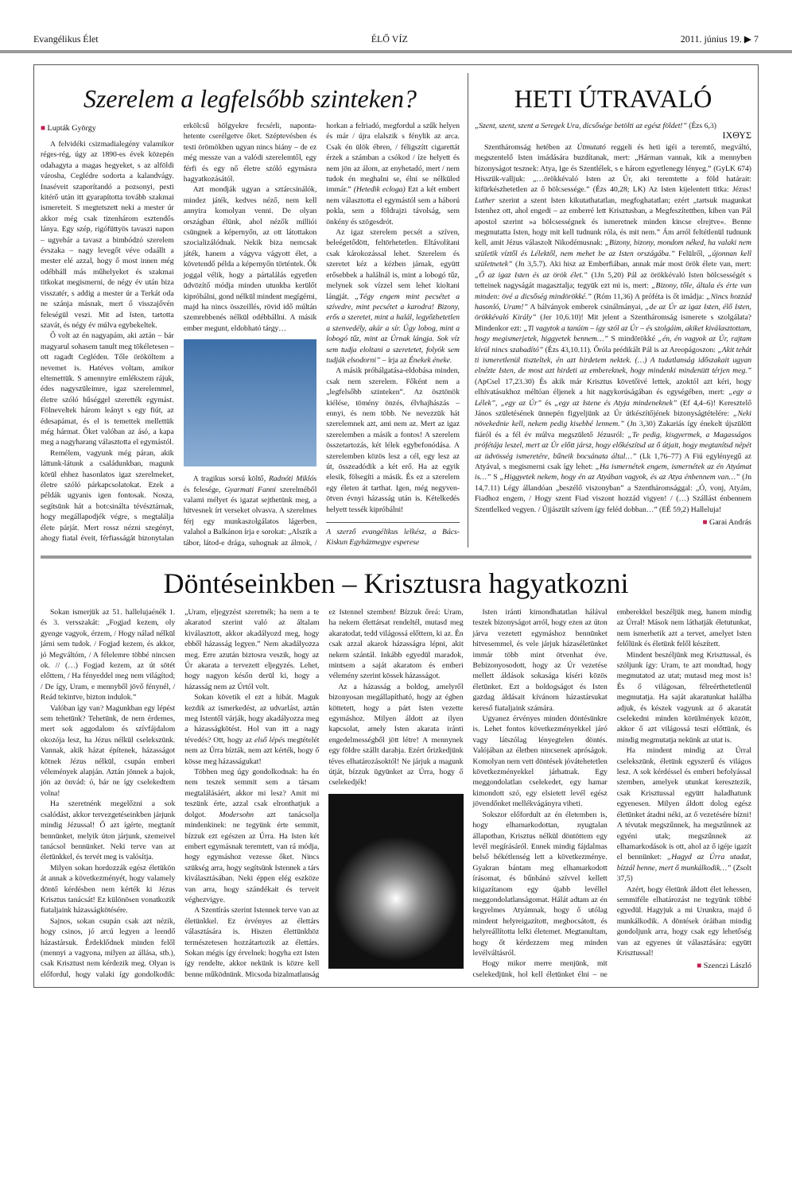Evangélikus Élet ÉLŐ VÍZ 2011. június 19. ▶ 7
Szerelem a legfelsőbb szinteken?
■ Lupták György
A felvidéki csizmadialegény valamikor réges-rég, úgy az 1890-es évek közepén odahagyta a magas hegyeket, s az alföldi városba, Ceglédre sodorta a kalandvágy. Inaséveit szaporítandó a pozsonyi, pesti kitérő után itt gyarapította tovább szakmai ismereteit. S megtetszett neki a mester úr akkor még csak tizenhárom esztendős lánya. Egy szép, rigófüttyös tavaszi napon – ugyebár a tavasz a bimbódzó szerelem évszaka – nagy levegőt véve odaállt a mester elé azzal, hogy ő most innen még odébbáll más műhelyeket és szakmai titkokat megismerni, de négy év után biza visszatér, s addig a mester úr a Terkát oda ne szánja másnak, mert ő visszajővén feleségül veszi. Mit ad Isten, tartotta szavát, és négy év múlva egybekeltek.
Ő volt az én nagyapám, aki aztán – bár magyarul sohasem tanult meg tökéletesen – ott ragadt Cegléden. Tőle örököltem a nevemet is. Hatéves voltam, amikor eltemettük. S amennyire emlékszem rájuk, édes nagyszüleimre, igaz szerelemmel, életre szóló hűséggel szerették egymást. Fölneveltek három leányt s egy fiút, az édesapámat, és el is temettek mellettük még hármat. Őket valóban az ásó, a kapa meg a nagyharang választotta el egymástól.
Remélem, vagyunk még páran, akik láttunk-látunk a családunkban, magunk körül ehhez hasonlatos igaz szerelmeket, életre szóló párkapcsolatokat. Ezek a példák ugyanis igen fontosak. Nosza, segítsünk hát a botcsinálta tévésztárnak, hogy megállapodjék végre, s megtalálja élete párját. Mert rossz nézni szegényt, ahogy fiatal éveit, férfiasságát bizonytalan erkölcsű hölgyekre fecsérli, naponta-hetente cserélgetve őket. Széptevésben és testi örömökben ugyan nincs hiány – de ez még messze van a valódi szerelemtől, egy férfi és egy nő életre szóló egymásra hagyatkozásától.
Azt mondják ugyan a sztárcsinálók, mindez játék, kedves néző, nem kell annyira komolyan venni. De olyan országban élünk, ahol nézők milliói csüngnek a képernyőn, az ott látottakon szocializálódnak. Nekik biza nemcsak játék, hanem a vágyva vágyott élet, a követendő példa a képernyőn történtek. Ők joggal vélik, hogy a pártalálás egyetlen üdvözítő módja minden utunkba kerülőt kipróbálni, gond nélkül mindent megígérni, majd ha nincs összeillés, rövid idő múltán szemrebbenés nélkül odébbállni. A másik ember megunt, eldobható tárgy…
A tragikus sorsú költő, Radnóti Miklós és felesége, Gyarmati Fanni szerelméből valami mélyet és igazat sejthetünk meg, a hitvesnek írt verseket olvasva. A szerelmes férj egy munkaszolgálatos lágerben, valahol a Balkánon írja e sorokat: „Alszik a tábor, látod-e drága, suhognak az álmok, / horkan a felriadó, megfordul a szűk helyen és már / újra elalszik s fénylik az arca. Csak én ülök ébren, / féligszítt cigarettát érzek a számban a csókod / íze helyett és nem jön az álom, az enyhetadó, mert / nem tudok én meghalni se, élni se nélküled immár.” (Hetedik ecloga) Ezt a két embert nem választotta el egymástól sem a háború poklа, sem a földrajzi távolság, sem önkény és szögesdrót.
Az igaz szerelem pecsét a szíven, beleégetődött, feltörhetetlen. Eltávolítani csak károkozással lehet. Szerelem és szeretet kéz a kézben járnak, együtt erősebbek a halálnál is, mint a lobogó tűz, melynek sok vízzel sem lehet kioltani lángját. „Tégy engem mint pecsétet a szívedre, mint pecsétet a karodra! Bizony, erős a szeretet, mint a halál, legyőzhetetlen a szenvedély, akár a sír. Úgy lobog, mint a lobogó tűz, mint az Úrnak lángja. Sok víz sem tudja eloltani a szeretetet, folyók sem tudják elsodorni” – írja az Énekek éneke.
A másik próbálgatása-eldobása minden, csak nem szerelem. Főként nem a „legfelsőbb szinteken”. Az ösztönök kiélése, tömény önzés, élvhajhászás – ennyi, és nem több. Ne nevezzük hát szerelemnek azt, ami nem az. Mert az igaz szerelemben a másik a fontos! A szerelem összetartozás, két lélek egybefonódása. A szerelemben közös lesz a cél, egy lesz az út, összeadódik a két erő. Ha az egyik elesik, fölsegíti a másik. És ez a szerelem egy életen át tarthat. Igen, még negyven-ötven évnyi házasság után is. Kételkedés helyett tessék kipróbálni!
A szerző evangélikus lelkész, a Bács-Kiskun Egyházmegye esperese
HETI ÚTRAVALÓ
„Szent, szent, szent a Seregek Ura, dicsősége betölti az egész földet!” (Ézs 6,3)
ΙΧΘΥΣ
Szentháromság hetében az Útmutató reggeli és heti igéi a teremtő, megváltó, megszentelő Isten imádására buzdítanak, mert: „Hárman vannak, kik a mennyben bizonyságot tesznek: Atya, Ige és Szentlélek, s e három egyetlenegy lényeg.” (GyLK 674) Hisszük-valljuk: „…örökkévaló Isten az Úr, aki teremtette a föld határait: kifürkészhetetlen az ő bölcsessége.” (Ézs 40,28; LK) Az Isten kijelentett titka: Jézus! Luther szerint a szent Isten kikutathatatlan, megfoghatatlan; ezért „tartsuk magunkat Istenhez ott, ahol engedi – az emberré lett Krisztusban, a Megfeszítettben, kiben van Pál apostol szerint »a bölcsességnek és ismeretnek minden kincse elrejtve«. Benne megmutatta Isten, hogy mit kell tudnunk róla, és mit nem.” Ám arról feltétlenül tudnunk kell, amit Jézus válaszolt Nikodémusnak: „Bizony, bizony, mondom néked, ha valaki nem születik víztől és Lélektől, nem mehet be az Isten országába.” Felülről, „újonnan kell születnetek” (Jn 3,5.7). Aki hisz az Emberfiában, annak már most örök élete van, mert: „Ő az igaz Isten és az örök élet.” (1Jn 5,20) Pál az örökkévaló Isten bölcsességét s tetteinek nagyságát magasztalja; tegyük ezt mi is, mert: „Bizony, tőle, általa és érte van minden: övé a dicsőség mindörökké.” (Róm 11,36) A próféta is őt imádja: „Nincs hozzád hasonló, Uram!” A bálványok emberek csinálmányai, „de az Úr az igaz Isten, élő Isten, örökkévaló Király” (Jer 10,6.10)! Mit jelent a Szentháromság ismerete s szolgálata? Mindenkor ezt: „Ti vagytok a tanúim – így szól az Úr – és szolgáim, akiket kiválasztottam, hogy megismerjetek, higgyetek bennem…” S mindörökké „én, én vagyok az Úr, rajtam kívül nincs szabadító” (Ézs 43,10.11). Őróla prédikált Pál is az Areopágoszon: „Akit tehát ti ismeretlenül tiszteltek, én azt hirdetem nektek. (…) A tudatlanság időszakait ugyan elnézte Isten, de most azt hirdeti az embereknek, hogy mindenki mindenütt térjen meg.” (ApCsel 17,23.30) És akik már Krisztus követőivé lettek, azoktól azt kéri, hogy elhívatásukhoz méltóan éljenek a hit nagykorúságában és egységében, mert: „egy a Lélek”, „egy az Úr” és „egy az Istene és Atyja mindeneknek” (Ef 4,4–6)! Keresztelő János születésének ünnepén figyeljünk az Úr útkészítőjének bizonyságtételére: „Neki növekednie kell, nekem pedig kisebbé lennem.” (Jn 3,30) Zakariás így énekelt újszülött fiáról és a fél év múlva megszülető Jézusról: „Te pedig, kisgyermek, a Magasságos prófétája leszel, mert az Úr előtt jársz, hogy előkészítsd az ő útjait, hogy megtanítsd népét az üdvösség ismeretére, bűneik bocsánata által…” (Lk 1,76–77) A Fiú egylényegű az Atyával, s megismerni csak így lehet: „Ha ismernétek engem, ismernétek az én Atyámat is…” S „Higgyetek nekem, hogy én az Atyában vagyok, és az Atya énbennem van…” (Jn 14,7.11) Légy állandóan „beszélő viszonyban” a Szentháromsággal: „Ó, vonj, Atyám, Fiadhoz engem, / Hogy szent Fiad viszont hozzád vigyen! / (…) Szállást énbennem Szentlelked vegyen. / Újjászült szívem így feléd dobban…” (EÉ 59,2) Halleluja!
■ Garai András
Döntéseinkben – Krisztusra hagyatkozni
Sokan ismerjük az 51. hallelujaénék 1. és 3. versszakát: „Fogjad kezem, oly gyenge vagyok, érzem, / Hogy nálad nélkül járni sem tudok. / Fogjad kezem, és akkor, jó Megváltóm, / A félelemre többé nincsen ok. // (…) Fogjad kezem, az út sötét előttem, / Ha fényeddel meg nem világítod; / De így, Uram, e mennyből jövő fénynél, / Reád tekintve, bizton indulok.”
Valóban így van? Magunkban egy lépést sem tehetünk? Tehetünk, de nem érdemes, mert sok aggodalom és szívfájdalom okozója lesz, ha Jézus nélkül cselekszünk. Vannak, akik házat építenek, házasságot kötnek Jézus nélkül, csupán emberi vélemények alapján. Aztán jönnek a bajok, jön az önvád: ó, bár ne így cselekedtem volna!
Ha szeretnénk megelőzni a sok csalódást, akkor tervezgetéseinkben járjunk mindig Jézussal! Ő azt ígérte, megtanít bennünket, melyik úton járjunk, szemeivel tanácsol bennünket. Neki terve van az életünkkel, és tervét meg is valósítja.
Milyen sokan hordozzák egész életükön át annak a következményét, hogy valamely döntő kérdésben nem kérték ki Jézus Krisztus tanácsát! Ez különösen vonatkozik fiataljaink házasságkötésére.
Sajnos, sokan csupán csak azt nézik, hogy csinos, jó arcú legyen a leendő házastársuk. Érdeklődnek minden felől (mennyi a vagyona, milyen az állása, stb.), csak Krisztust nem kérdezik meg. Olyan is előfordul, hogy valaki így gondolkodik: „Uram, eljegyzést szeretnék; ha nem a te akaratod szerint való az általam kiválasztott, akkor akadályozd meg, hogy ebből házasság legyen.” Nem akadályozza meg. Erre azután biztosra veszik, hogy az Úr akarata a tervezett eljegyzés. Lehet, hogy nagyon későn derül ki, hogy a házasság nem az Úrtól volt.
Sokan követik el ezt a hibát. Maguk kezdik az ismerkedést, az udvarlást, aztán meg Istentől várják, hogy akadályozza meg a házasságkötést. Hol van itt a nagy tévedés? Ott, hogy az első lépés megtételét nem az Úrra bízták, nem azt kérték, hogy ő kösse meg házasságukat!
Többen meg úgy gondolkodnak: ha én nem teszek semmit sem a társam megtalálásáért, akkor mi lesz? Amit mi teszünk érte, azzal csak elronthatjuk a dolgot. Modersohn azt tanácsolja mindenkinek: ne tegyünk érte semmit, bízzuk ezt egészen az Úrra. Ha Isten két embert egymásnak teremtett, van rá módja, hogy egymáshoz vezesse őket. Nincs szükség arra, hogy segítsünk Istennek a társ kiválasztásában. Neki éppen elég eszköze van arra, hogy szándékait és terveit véghezvigye.
A Szentírás szerint Istennek terve van az életünkkel. Ez érvényes az élettárs választására is. Hiszen élettünkhöz természetesen hozzátartozik az élettárs. Sokan mégis így érvelnek: hogyha ezt Isten így rendelte, akkor nekünk is közre kell benne működnünk. Micsoda bizalmatlanság ez Istennel szemben! Bízzuk őreá: Uram, ha nekem élettársat rendeltél, mutasd meg akaratodat, tedd világossá előttem, ki az. Én csak azzal akarok házasságra lépni, akit nekem szántál. Inkább egyedül maradok, mintsem a saját akaratom és emberi vélemény szerint kössek házasságot.
Az a házasság a boldog, amelyről bizonyosan megállapítható, hogy az égben köttetett, hogy a párt Isten vezette egymáshoz. Milyen áldott az ilyen kapcsolat, amely Isten akarata iránti engedelmességből jött létre! A mennynek egy földre szállt darabja. Ezért őrizkedjünk téves elhatározásoktól! Ne járjuk a magunk útját, bízzuk ügyünket az Úrra, hogy ő cselekedjék!
Isten iránti kimondhatatlan hálával teszek bizonyságot arról, hogy ezen az úton járva vezetett egymáshoz bennünket hitvesemmel, és vele járjuk házaséletünket immár több mint ötvenhat éve. Bebizonyosodott, hogy az Úr vezetése mellett áldások sokasága kíséri közös életünket. Ezt a boldogságot és Isten gazdag áldásait kívánom házastársukat kereső fiataljaink számára.
Ugyanez érvényes minden döntésünkre is. Lehet fontos következményekkel járó vagy látszólag lényegtelen döntés. Valójában az életben nincsenek apróságok. Komolyan nem vett döntések jóvátehetetlen következményekkel járhatnak. Egy meggondolatlan cselekedet, egy hamar kimondott szó, egy elsietett levél egész jövendőnket mellékvágányra viheti.
Sokszor előfordult az én életemben is, hogy elhamarkodottan, nyugtalan állapotban, Krisztus nélkül döntöttem egy levél megírásáról. Ennek mindig fájdalmas belső békétlenség lett a következménye. Gyakran bántam meg elhamarkodott írásomat, és bűnbánó szívvel kellett kiigazítanom egy újabb levéllel meggondolatlanságomat. Hálát adtam az én kegyelmes Atyámnak, hogy ő utólag mindent helyreigazított, megbocsátott, és helyreállította lelki életemet. Megtanultam, hogy őt kérdezzem meg minden levélváltásról.
Hogy mikor merre menjünk, mit cselekedjünk, hol kell életünket élni – ne emberekkel beszéljük meg, hanem mindig az Úrral! Mások nem láthatják életutunkat, nem ismerhetik azt a tervet, amelyet Isten felőlünk és életünk felől készített.
Mindent beszéljünk meg Krisztussal, és szóljunk így: Uram, te azt mondtad, hogy megmutatod az utat; mutasd meg most is! És ő világosan, félreérthetetlenül megmutatja. Ha saját akaratunkat halálba adjuk, és készek vagyunk az ő akaratát cselekedni minden körülmények között, akkor ő azt világossá teszi előttünk, és mindig megmutatja nekünk az utat is.
Ha mindent mindig az Úrral cselekszünk, életünk egyszerű és világos lesz. A sok kérdéssel és emberi befolyással szemben, amelyek utunkat keresztezik, csak Krisztussal együtt haladhatunk egyenesen. Milyen áldott dolog egész életünket átadni néki, az ő vezetésére bízni! A tévutak megszűnnek, ha megszűnnek az egyéni utak; megszűnnek az elhamarkodások is ott, ahol az ő igéje igazít el bennünket: „Hagyd az Úrra utadat, bízzál benne, mert ő munkálkodik…” (Zsolt 37,5)
Azért, hogy életünk áldott élet lehessen, semmiféle elhatározást ne tegyünk többé egyedül. Hagyjuk a mi Urunkra, majd ő munkálkodik. A döntések óráiban mindig gondoljunk arra, hogy csak egy lehetőség van az egyenes út választására: együtt Krisztussal!
■ Szenczi László